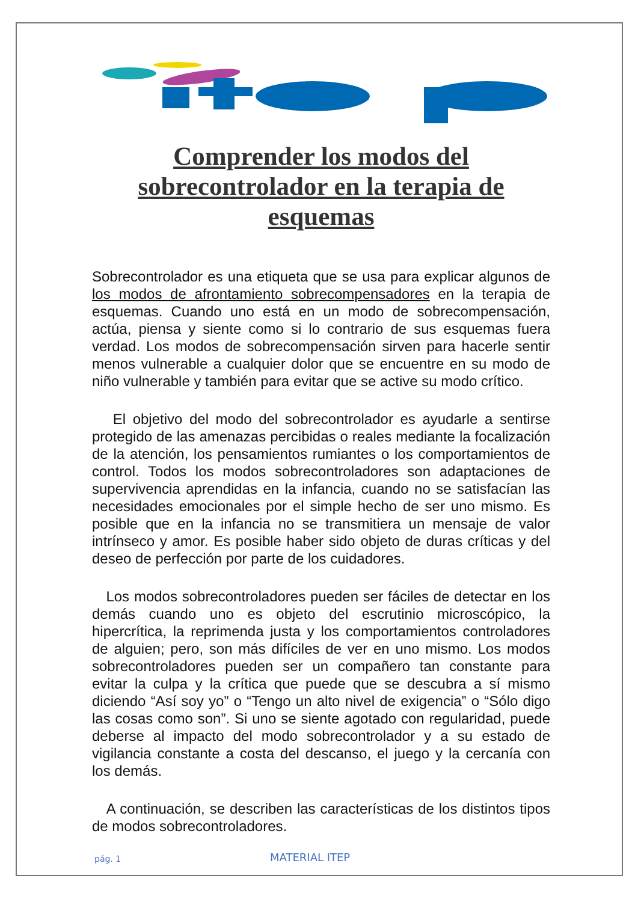Comprender los modos del sobrecontrolador en la terapia de esquemas
Sobrecontrolador es una etiqueta que se usa para explicar algunos de los modos de afrontamiento sobrecompensadores en la terapia de esquemas. Cuando uno está en un modo de sobrecompensación, actúa, piensa y siente como si lo contrario de sus esquemas fuera verdad. Los modos de sobrecompensación sirven para hacerle sentir menos vulnerable a cualquier dolor que se encuentre en su modo de niño vulnerable y también para evitar que se active su modo crítico.
El objetivo del modo del sobrecontrolador es ayudarle a sentirse protegido de las amenazas percibidas o reales mediante la focalización de la atención, los pensamientos rumiantes o los comportamientos de control. Todos los modos sobrecontroladores son adaptaciones de supervivencia aprendidas en la infancia, cuando no se satisfacían las necesidades emocionales por el simple hecho de ser uno mismo. Es posible que en la infancia no se transmitiera un mensaje de valor intrínseco y amor. Es posible haber sido objeto de duras críticas y del deseo de perfección por parte de los cuidadores.
Los modos sobrecontroladores pueden ser fáciles de detectar en los demás cuando uno es objeto del escrutinio microscópico, la hipercrítica, la reprimenda justa y los comportamientos controladores de alguien; pero, son más difíciles de ver en uno mismo. Los modos sobrecontroladores pueden ser un compañero tan constante para evitar la culpa y la crítica que puede que se descubra a sí mismo diciendo “Así soy yo” o “Tengo un alto nivel de exigencia” o “Sólo digo las cosas como son”. Si uno se siente agotado con regularidad, puede deberse al impacto del modo sobrecontrolador y a su estado de vigilancia constante a costa del descanso, el juego y la cercanía con los demás.
A continuación, se describen las características de los distintos tipos de modos sobrecontroladores.
pág. 1 MATERIAL ITEP